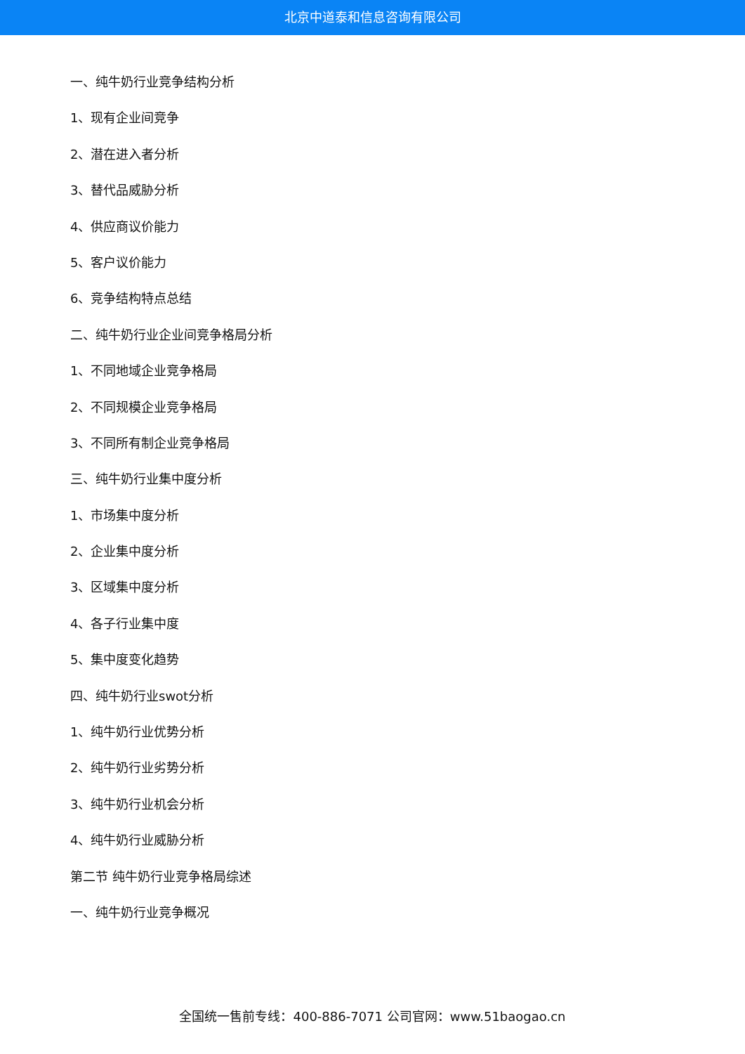北京中道泰和信息咨询有限公司
一、纯牛奶行业竞争结构分析
1、现有企业间竞争
2、潜在进入者分析
3、替代品威胁分析
4、供应商议价能力
5、客户议价能力
6、竞争结构特点总结
二、纯牛奶行业企业间竞争格局分析
1、不同地域企业竞争格局
2、不同规模企业竞争格局
3、不同所有制企业竞争格局
三、纯牛奶行业集中度分析
1、市场集中度分析
2、企业集中度分析
3、区域集中度分析
4、各子行业集中度
5、集中度变化趋势
四、纯牛奶行业swot分析
1、纯牛奶行业优势分析
2、纯牛奶行业劣势分析
3、纯牛奶行业机会分析
4、纯牛奶行业威胁分析
第二节 纯牛奶行业竞争格局综述
一、纯牛奶行业竞争概况
全国统一售前专线：400-886-7071 公司官网：www.51baogao.cn